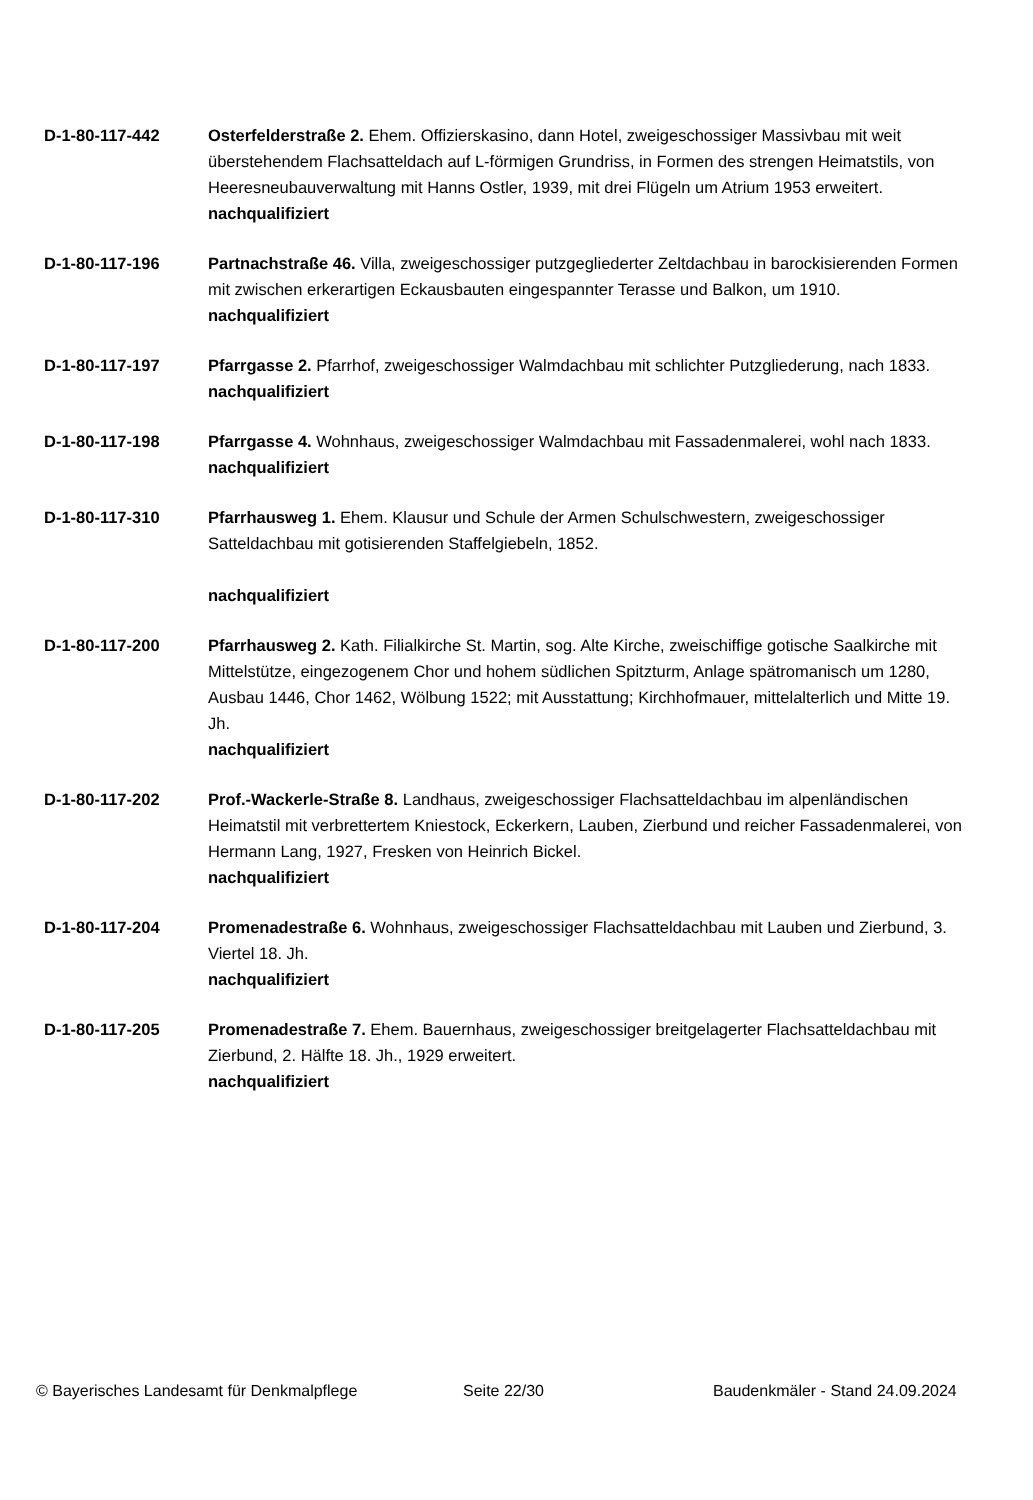D-1-80-117-442 Osterfelderstraße 2. Ehem. Offizierskasino, dann Hotel, zweigeschossiger Massivbau mit weit überstehendem Flachsatteldach auf L-förmigen Grundriss, in Formen des strengen Heimatstils, von Heeresneubauverwaltung mit Hanns Ostler, 1939, mit drei Flügeln um Atrium 1953 erweitert.
nachqualifiziert
D-1-80-117-196 Partnachstraße 46. Villa, zweigeschossiger putzgegliederter Zeltdachbau in barockisierenden Formen mit zwischen erkerartigen Eckausbauten eingespannter Terasse und Balkon, um 1910.
nachqualifiziert
D-1-80-117-197 Pfarrgasse 2. Pfarrhof, zweigeschossiger Walmdachbau mit schlichter Putzgliederung, nach 1833.
nachqualifiziert
D-1-80-117-198 Pfarrgasse 4. Wohnhaus, zweigeschossiger Walmdachbau mit Fassadenmalerei, wohl nach 1833.
nachqualifiziert
D-1-80-117-310 Pfarrhausweg 1. Ehem. Klausur und Schule der Armen Schulschwestern, zweigeschossiger Satteldachbau mit gotisierenden Staffelgiebeln, 1852.
nachqualifiziert
D-1-80-117-200 Pfarrhausweg 2. Kath. Filialkirche St. Martin, sog. Alte Kirche, zweischiffige gotische Saalkirche mit Mittelstütze, eingezogenem Chor und hohem südlichen Spitzturm, Anlage spätromanisch um 1280, Ausbau 1446, Chor 1462, Wölbung 1522; mit Ausstattung; Kirchhofmauer, mittelalterlich und Mitte 19. Jh.
nachqualifiziert
D-1-80-117-202 Prof.-Wackerle-Straße 8. Landhaus, zweigeschossiger Flachsatteldachbau im alpenländischen Heimatstil mit verbrettertem Kniestock, Eckerkern, Lauben, Zierbund und reicher Fassadenmalerei, von Hermann Lang, 1927, Fresken von Heinrich Bickel.
nachqualifiziert
D-1-80-117-204 Promenadestraße 6. Wohnhaus, zweigeschossiger Flachsatteldachbau mit Lauben und Zierbund, 3. Viertel 18. Jh.
nachqualifiziert
D-1-80-117-205 Promenadestraße 7. Ehem. Bauernhaus, zweigeschossiger breitgelagerter Flachsatteldachbau mit Zierbund, 2. Hälfte 18. Jh., 1929 erweitert.
nachqualifiziert
© Bayerisches Landesamt für Denkmalpflege Seite 22/30 Baudenkmäler - Stand 24.09.2024